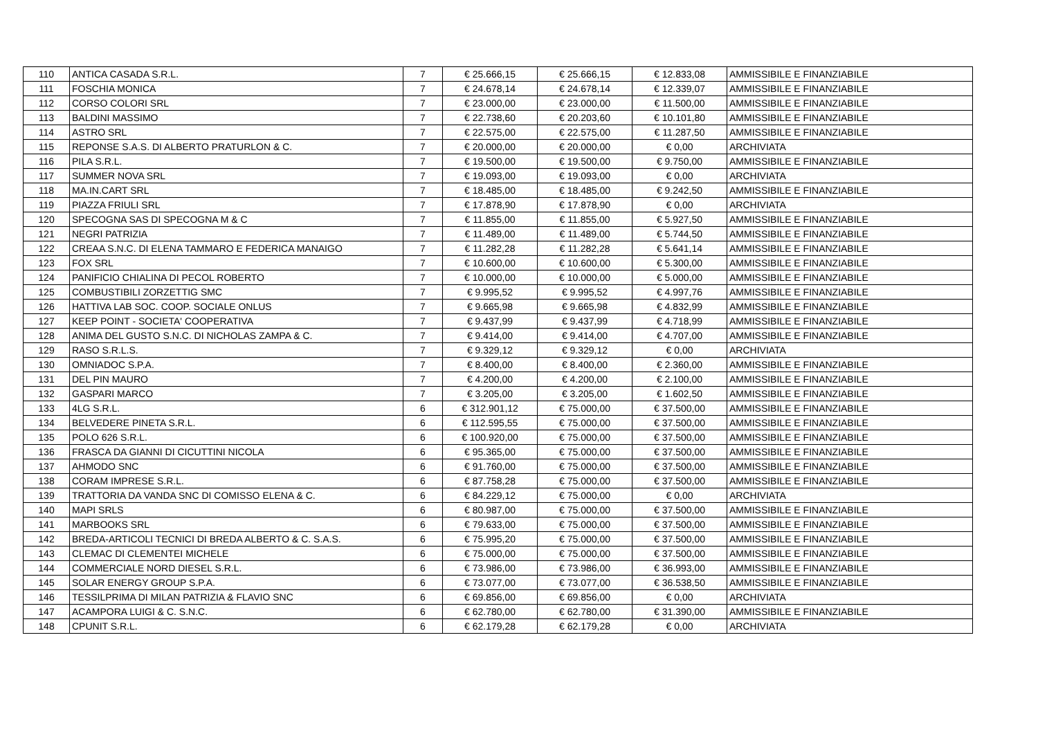| 110 | ANTICA CASADA S.R.L. | 7 | € 25.666,15 | € 25.666,15 | € 12.833,08 | AMMISSIBILE E FINANZIABILE |
| 111 | FOSCHIA MONICA | 7 | € 24.678,14 | € 24.678,14 | € 12.339,07 | AMMISSIBILE E FINANZIABILE |
| 112 | CORSO COLORI SRL | 7 | € 23.000,00 | € 23.000,00 | € 11.500,00 | AMMISSIBILE E FINANZIABILE |
| 113 | BALDINI MASSIMO | 7 | € 22.738,60 | € 20.203,60 | € 10.101,80 | AMMISSIBILE E FINANZIABILE |
| 114 | ASTRO SRL | 7 | € 22.575,00 | € 22.575,00 | € 11.287,50 | AMMISSIBILE E FINANZIABILE |
| 115 | REPONSE S.A.S. DI ALBERTO PRATURLON & C. | 7 | € 20.000,00 | € 20.000,00 | € 0,00 | ARCHIVIATA |
| 116 | PILA S.R.L. | 7 | € 19.500,00 | € 19.500,00 | € 9.750,00 | AMMISSIBILE E FINANZIABILE |
| 117 | SUMMER NOVA SRL | 7 | € 19.093,00 | € 19.093,00 | € 0,00 | ARCHIVIATA |
| 118 | MA.IN.CART SRL | 7 | € 18.485,00 | € 18.485,00 | € 9.242,50 | AMMISSIBILE E FINANZIABILE |
| 119 | PIAZZA FRIULI SRL | 7 | € 17.878,90 | € 17.878,90 | € 0,00 | ARCHIVIATA |
| 120 | SPECOGNA SAS DI SPECOGNA M & C | 7 | € 11.855,00 | € 11.855,00 | € 5.927,50 | AMMISSIBILE E FINANZIABILE |
| 121 | NEGRI PATRIZIA | 7 | € 11.489,00 | € 11.489,00 | € 5.744,50 | AMMISSIBILE E FINANZIABILE |
| 122 | CREAA S.N.C. DI ELENA TAMMARO E FEDERICA MANAIGO | 7 | € 11.282,28 | € 11.282,28 | € 5.641,14 | AMMISSIBILE E FINANZIABILE |
| 123 | FOX SRL | 7 | € 10.600,00 | € 10.600,00 | € 5.300,00 | AMMISSIBILE E FINANZIABILE |
| 124 | PANIFICIO CHIALINA DI PECOL ROBERTO | 7 | € 10.000,00 | € 10.000,00 | € 5.000,00 | AMMISSIBILE E FINANZIABILE |
| 125 | COMBUSTIBILI ZORZETTIG SMC | 7 | € 9.995,52 | € 9.995,52 | € 4.997,76 | AMMISSIBILE E FINANZIABILE |
| 126 | HATTIVA LAB SOC. COOP. SOCIALE ONLUS | 7 | € 9.665,98 | € 9.665,98 | € 4.832,99 | AMMISSIBILE E FINANZIABILE |
| 127 | KEEP POINT - SOCIETA' COOPERATIVA | 7 | € 9.437,99 | € 9.437,99 | € 4.718,99 | AMMISSIBILE E FINANZIABILE |
| 128 | ANIMA DEL GUSTO S.N.C. DI NICHOLAS ZAMPA & C. | 7 | € 9.414,00 | € 9.414,00 | € 4.707,00 | AMMISSIBILE E FINANZIABILE |
| 129 | RASO S.R.L.S. | 7 | € 9.329,12 | € 9.329,12 | € 0,00 | ARCHIVIATA |
| 130 | OMNIADOC S.P.A. | 7 | € 8.400,00 | € 8.400,00 | € 2.360,00 | AMMISSIBILE E FINANZIABILE |
| 131 | DEL PIN MAURO | 7 | € 4.200,00 | € 4.200,00 | € 2.100,00 | AMMISSIBILE E FINANZIABILE |
| 132 | GASPARI MARCO | 7 | € 3.205,00 | € 3.205,00 | € 1.602,50 | AMMISSIBILE E FINANZIABILE |
| 133 | 4LG S.R.L. | 6 | € 312.901,12 | € 75.000,00 | € 37.500,00 | AMMISSIBILE E FINANZIABILE |
| 134 | BELVEDERE PINETA S.R.L. | 6 | € 112.595,55 | € 75.000,00 | € 37.500,00 | AMMISSIBILE E FINANZIABILE |
| 135 | POLO 626 S.R.L. | 6 | € 100.920,00 | € 75.000,00 | € 37.500,00 | AMMISSIBILE E FINANZIABILE |
| 136 | FRASCA DA GIANNI DI CICUTTINI NICOLA | 6 | € 95.365,00 | € 75.000,00 | € 37.500,00 | AMMISSIBILE E FINANZIABILE |
| 137 | AHMODO SNC | 6 | € 91.760,00 | € 75.000,00 | € 37.500,00 | AMMISSIBILE E FINANZIABILE |
| 138 | CORAM IMPRESE S.R.L. | 6 | € 87.758,28 | € 75.000,00 | € 37.500,00 | AMMISSIBILE E FINANZIABILE |
| 139 | TRATTORIA DA VANDA SNC DI COMISSO ELENA & C. | 6 | € 84.229,12 | € 75.000,00 | € 0,00 | ARCHIVIATA |
| 140 | MAPI SRLS | 6 | € 80.987,00 | € 75.000,00 | € 37.500,00 | AMMISSIBILE E FINANZIABILE |
| 141 | MARBOOKS SRL | 6 | € 79.633,00 | € 75.000,00 | € 37.500,00 | AMMISSIBILE E FINANZIABILE |
| 142 | BREDA-ARTICOLI TECNICI DI BREDA ALBERTO & C. S.A.S. | 6 | € 75.995,20 | € 75.000,00 | € 37.500,00 | AMMISSIBILE E FINANZIABILE |
| 143 | CLEMAC DI CLEMENTEI MICHELE | 6 | € 75.000,00 | € 75.000,00 | € 37.500,00 | AMMISSIBILE E FINANZIABILE |
| 144 | COMMERCIALE NORD DIESEL S.R.L. | 6 | € 73.986,00 | € 73.986,00 | € 36.993,00 | AMMISSIBILE E FINANZIABILE |
| 145 | SOLAR ENERGY GROUP S.P.A. | 6 | € 73.077,00 | € 73.077,00 | € 36.538,50 | AMMISSIBILE E FINANZIABILE |
| 146 | TESSILPRIMA DI MILAN PATRIZIA & FLAVIO SNC | 6 | € 69.856,00 | € 69.856,00 | € 0,00 | ARCHIVIATA |
| 147 | ACAMPORA LUIGI & C. S.N.C. | 6 | € 62.780,00 | € 62.780,00 | € 31.390,00 | AMMISSIBILE E FINANZIABILE |
| 148 | CPUNIT S.R.L. | 6 | € 62.179,28 | € 62.179,28 | € 0,00 | ARCHIVIATA |